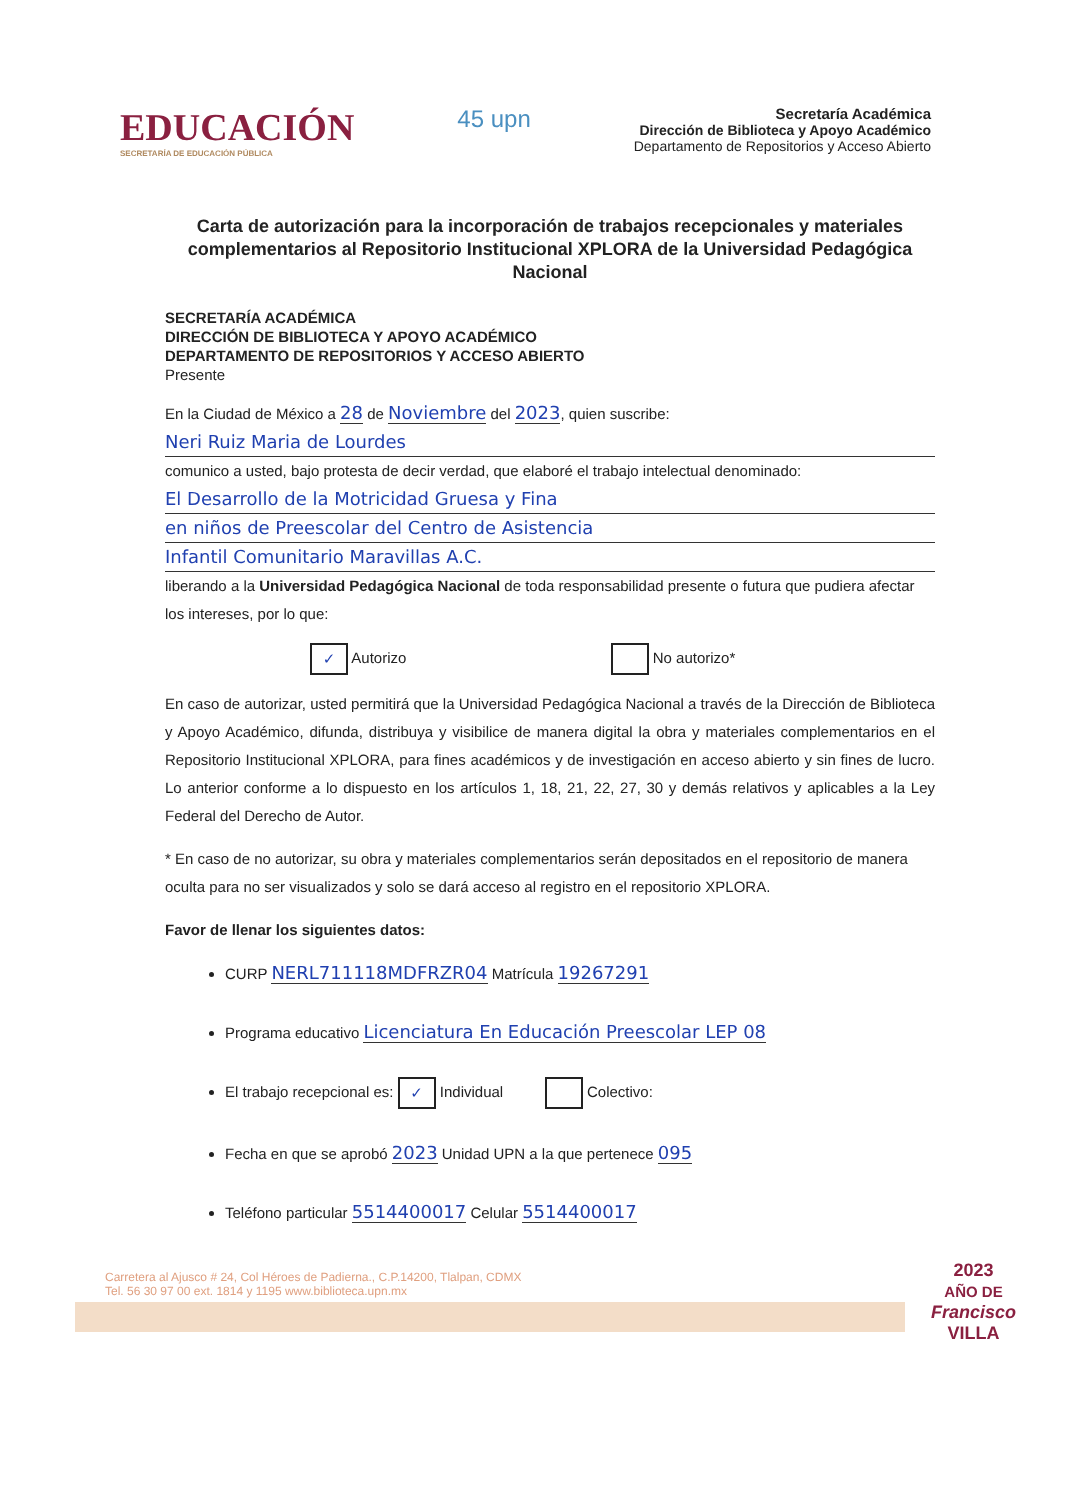EDUCACIÓN
SECRETARÍA DE EDUCACIÓN PÚBLICA
45 upn
Secretaría Académica
Dirección de Biblioteca y Apoyo Académico
Departamento de Repositorios y Acceso Abierto
Carta de autorización para la incorporación de trabajos recepcionales y materiales complementarios al Repositorio Institucional XPLORA de la Universidad Pedagógica Nacional
SECRETARÍA ACADÉMICA
DIRECCIÓN DE BIBLIOTECA Y APOYO ACADÉMICO
DEPARTAMENTO DE REPOSITORIOS Y ACCESO ABIERTO
Presente
En la Ciudad de México a 28 de Noviembre del 2023, quien suscribe:
Neri Ruiz Maria de Lourdes
comunico a usted, bajo protesta de decir verdad, que elaboré el trabajo intelectual denominado:
El Desarrollo de la Motricidad Gruesa y Fina
en niños de Preescolar del Centro de Asistencia
Infantil Comunitario Maravillas A.C.
liberando a la Universidad Pedagógica Nacional de toda responsabilidad presente o futura que pudiera afectar los intereses, por lo que:
✓ Autorizo No autorizo*
En caso de autorizar, usted permitirá que la Universidad Pedagógica Nacional a través de la Dirección de Biblioteca y Apoyo Académico, difunda, distribuya y visibilice de manera digital la obra y materiales complementarios en el Repositorio Institucional XPLORA, para fines académicos y de investigación en acceso abierto y sin fines de lucro. Lo anterior conforme a lo dispuesto en los artículos 1, 18, 21, 22, 27, 30 y demás relativos y aplicables a la Ley Federal del Derecho de Autor.
* En caso de no autorizar, su obra y materiales complementarios serán depositados en el repositorio de manera oculta para no ser visualizados y solo se dará acceso al registro en el repositorio XPLORA.
Favor de llenar los siguientes datos:
CURP NERL711118MDFRZR04 Matrícula 19267291
Programa educativo Licenciatura En Educación Preescolar LEP 08
El trabajo recepcional es: ✓ Individual Colectivo:
Fecha en que se aprobó 2023 Unidad UPN a la que pertenece 095
Teléfono particular 5514400017 Celular 5514400017
Carretera al Ajusco # 24, Col Héroes de Padierna., C.P.14200, Tlalpan, CDMX
Tel. 56 30 97 00 ext. 1814 y 1195 www.biblioteca.upn.mx
2023
AÑO DE
Francisco
VILLA